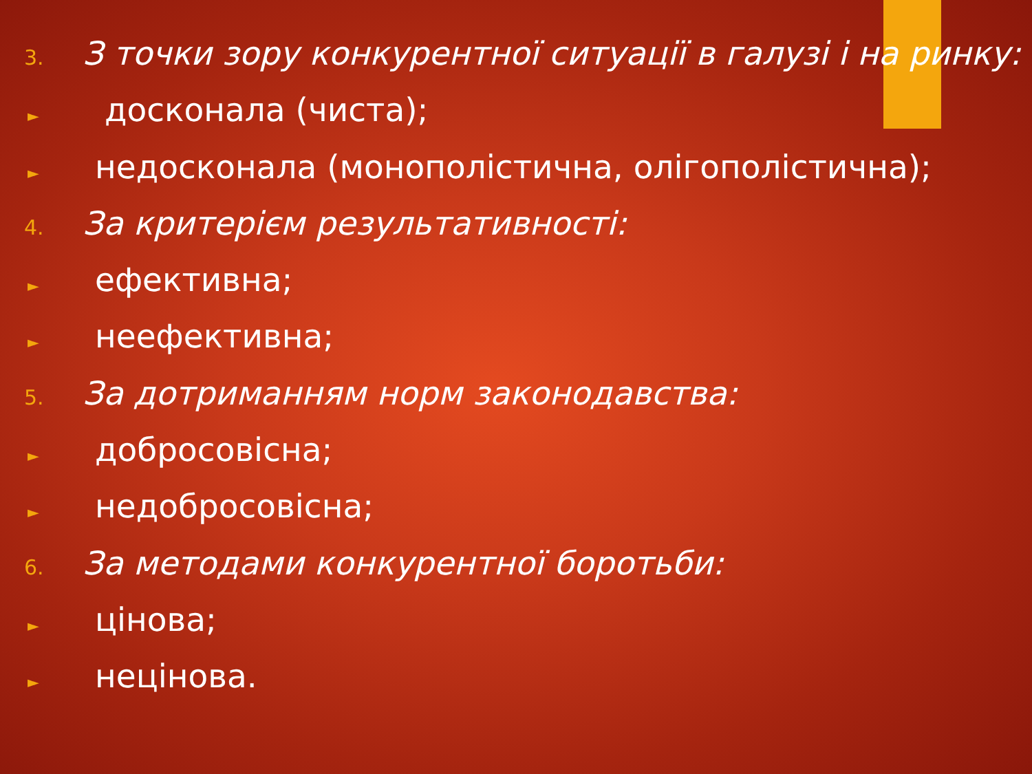3. З точки зору конкурентної ситуації в галузі і на ринку:
► досконала (чиста);
► недосконала (монополістична, олігополістична);
4. За критерієм результативності:
► ефективна;
► неефективна;
5. За дотриманням норм законодавства:
► добросовісна;
► недобросовісна;
6. За методами конкурентної боротьби:
► цінова;
► нецінова.